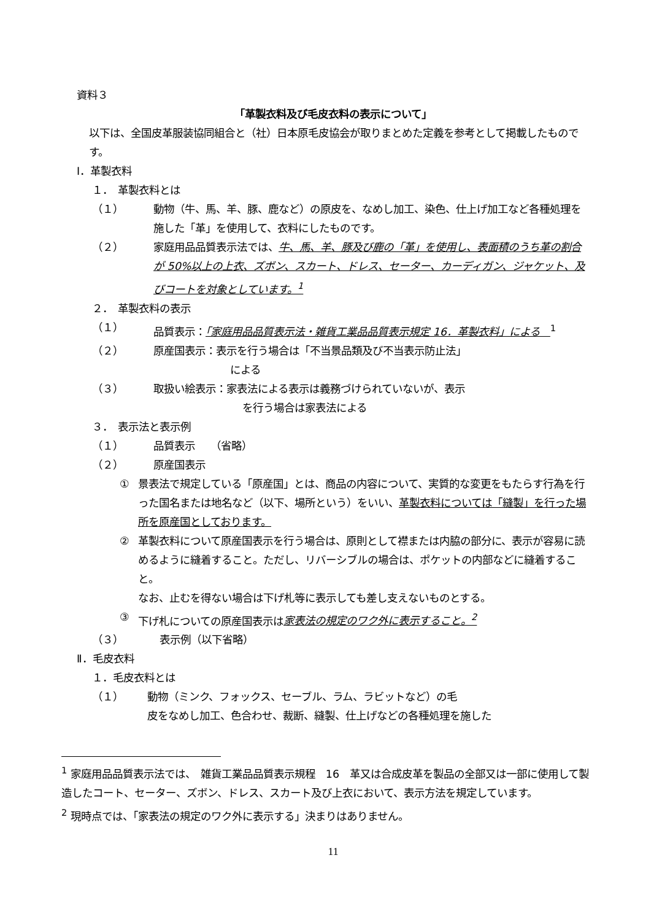資料３
「革製衣料及び毛皮衣料の表示について」
以下は、全国皮革服装協同組合と（社）日本原毛皮協会が取りまとめた定義を参考として掲載したものです。
Ⅰ．革製衣料
１．　革製衣料とは
（１） 動物（牛、馬、羊、豚、鹿など）の原皮を、なめし加工、染色、仕上げ加工など各種処理を施した「革」を使用して、衣料にしたものです。
（２） 家庭用品品質表示法では、牛、馬、羊、豚及び鹿の「革」を使用し、表面積のうち革の割合が 50%以上の上衣、ズボン、スカート、ドレス、セーター、カーディガン、ジャケット、及びコートを対象としています。<sup>1</sup>
２．　革製衣料の表示
（１） 品質表示：「家庭用品品質表示法・雑貨工業品品質表示規定 16．革製衣料」による　<sup>1</sup>
（２） 原産国表示：表示を行う場合は「不当景品類及び不当表示防止法」
による
（３） 取扱い絵表示：家表法による表示は義務づけられていないが、表示
を行う場合は家表法による
３．　表示法と表示例
（１） 品質表示　　（省略）
（２） 原産国表示
① 景表法で規定している「原産国」とは、商品の内容について、実質的な変更をもたらす行為を行った国名または地名など（以下、場所という）をいい、革製衣料については「縫製」を行った場所を原産国としております。
② 革製衣料について原産国表示を行う場合は、原則として襟または内脇の部分に、表示が容易に読めるように縫着すること。ただし、リバーシブルの場合は、ポケットの内部などに縫着すること。
なお、止むを得ない場合は下げ札等に表示しても差し支えないものとする。
③ 下げ札についての原産国表示は家表法の規定のワク外に表示すること。<sup>2</sup>
（３） 表示例（以下省略）
Ⅱ．毛皮衣料
１．毛皮衣料とは
（１） 動物（ミンク、フォックス、セーブル、ラム、ラビットなど）の毛
皮をなめし加工、色合わせ、裁断、縫製、仕上げなどの各種処理を施した
<sup>1</sup> 家庭用品品質表示法では、　雑貨工業品品質表示規程　16　革又は合成皮革を製品の全部又は一部に使用して製造したコート、セーター、ズボン、ドレス、スカート及び上衣において、表示方法を規定しています。
<sup>2</sup> 現時点では、「家表法の規定のワク外に表示する」決まりはありません。
11